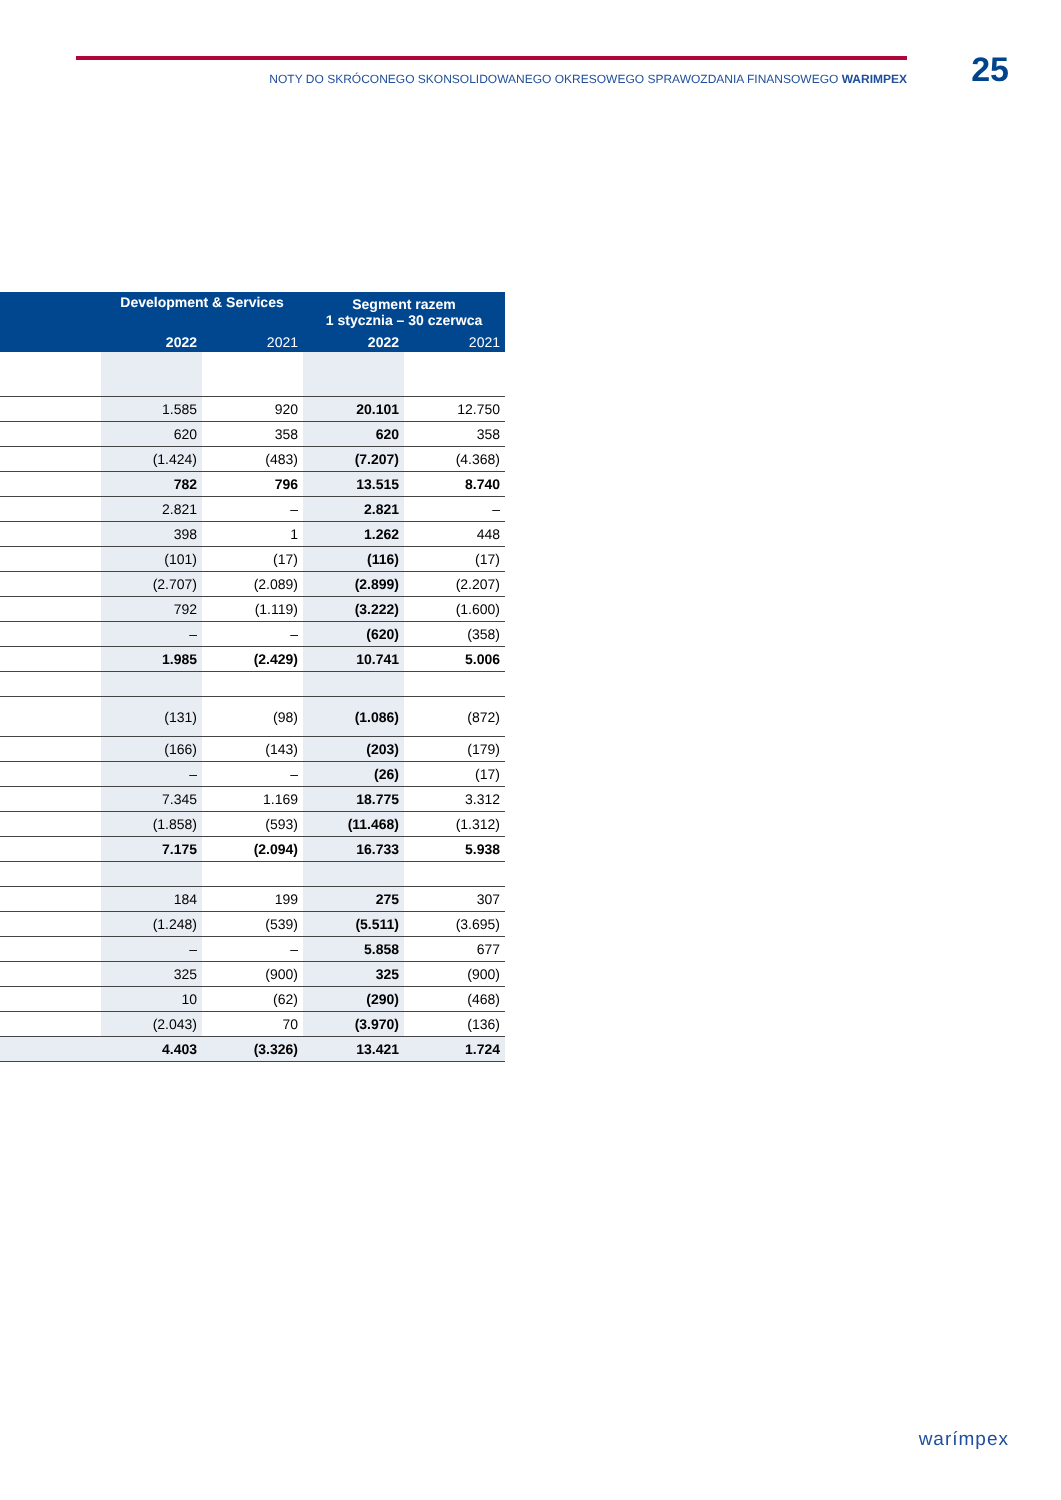NOTY DO SKRÓCONEGO SKONSOLIDOWANEGO OKRESOWEGO SPRAWOZDANIA FINANSOWEGO WARIMPEX
25
| | Development & Services | | Segment razem 1 stycznia – 30 czerwca | |
| --- | --- | --- | --- | --- |
| | 2022 | 2021 | 2022 | 2021 |
| | 1.585 | 920 | 20.101 | 12.750 |
| | 620 | 358 | 620 | 358 |
| | (1.424) | (483) | (7.207) | (4.368) |
| | 782 | 796 | 13.515 | 8.740 |
| | 2.821 | – | 2.821 | – |
| | 398 | 1 | 1.262 | 448 |
| | (101) | (17) | (116) | (17) |
| | (2.707) | (2.089) | (2.899) | (2.207) |
| | 792 | (1.119) | (3.222) | (1.600) |
| | – | – | (620) | (358) |
| | 1.985 | (2.429) | 10.741 | 5.006 |
| | (131) | (98) | (1.086) | (872) |
| | (166) | (143) | (203) | (179) |
| | – | – | (26) | (17) |
| | 7.345 | 1.169 | 18.775 | 3.312 |
| | (1.858) | (593) | (11.468) | (1.312) |
| | 7.175 | (2.094) | 16.733 | 5.938 |
| | 184 | 199 | 275 | 307 |
| | (1.248) | (539) | (5.511) | (3.695) |
| | – | – | 5.858 | 677 |
| | 325 | (900) | 325 | (900) |
| | 10 | (62) | (290) | (468) |
| | (2.043) | 70 | (3.970) | (136) |
| | 4.403 | (3.326) | 13.421 | 1.724 |
warímpex